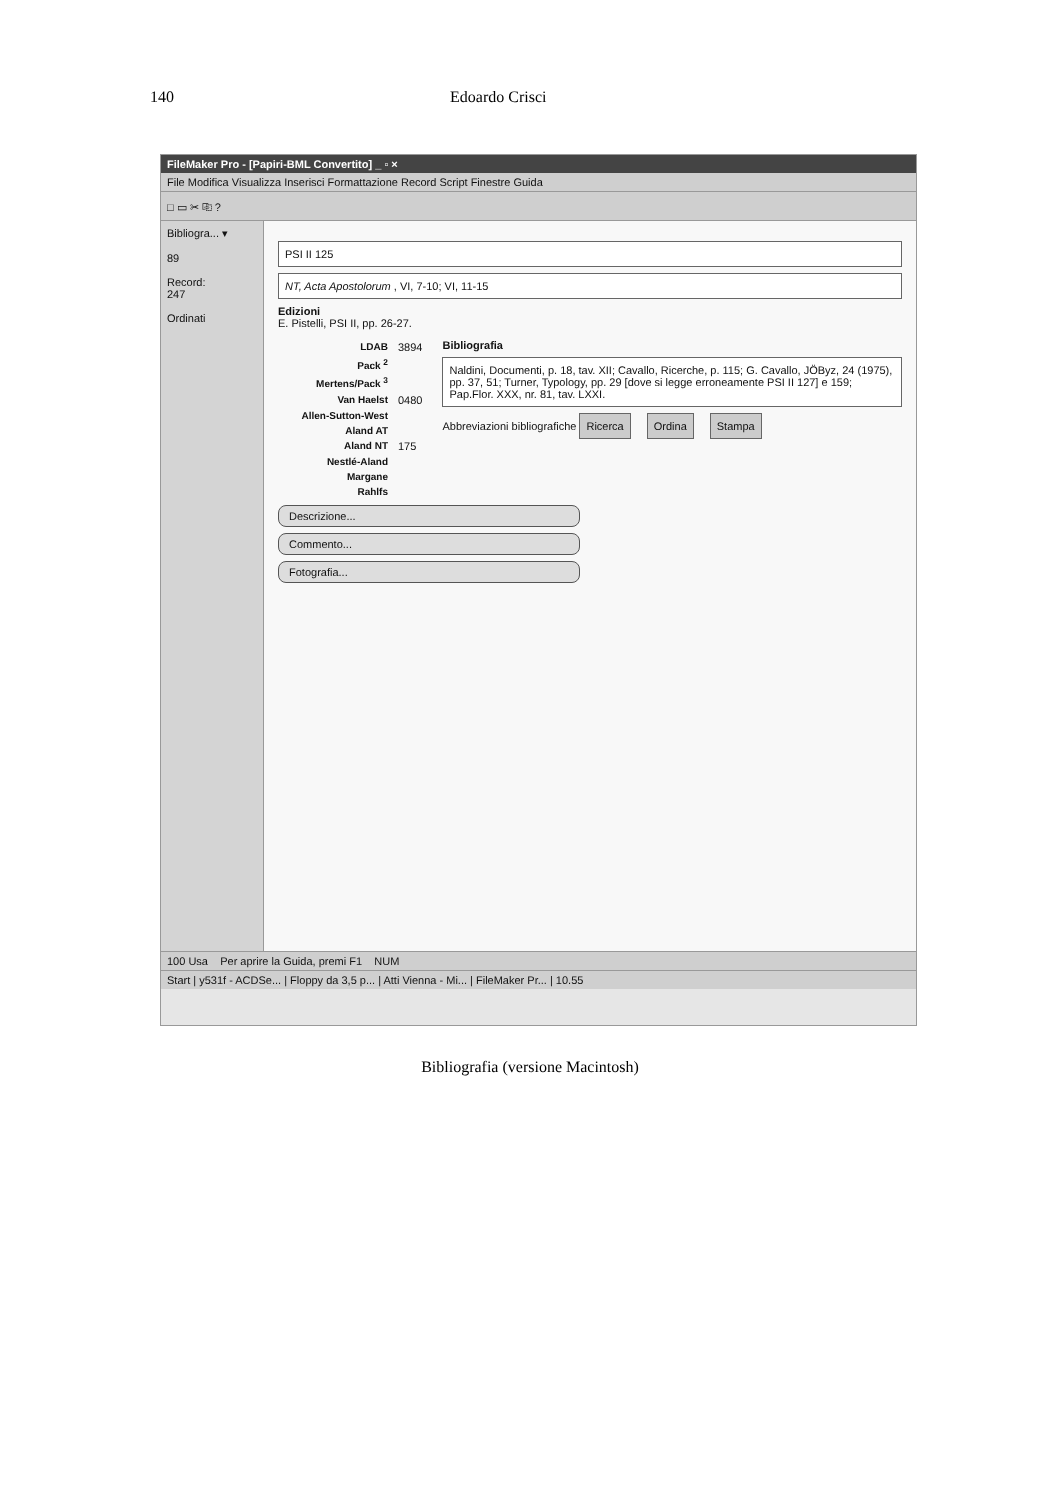140 Edoardo Crisci
FileMaker Pro - [Papiri-BML Convertito] _ ▫ ×
File Modifica Visualizza Inserisci Formattazione Record Script Finestre Guida
□ ▭ ✂ ⎘ ?
Bibliogra... ▾
89
Record:
247
Ordinati
PSI II 125
NT, Acta Apostolorum , VI, 7-10; VI, 11-15
Edizioni
E. Pistelli, PSI II, pp. 26-27.
LDAB 3894
Pack <sup>2</sup>
Mertens/Pack <sup>3</sup>
Van Haelst 0480
Allen-Sutton-West
Aland AT
Aland NT 175
Nestlé-Aland
Margane
Rahlfs
Bibliografia
Naldini, Documenti, p. 18, tav. XII; Cavallo, Ricerche, p. 115; G. Cavallo, JÖByz, 24 (1975), pp. 37, 51; Turner, Typology, pp. 29 [dove si legge erroneamente PSI II 127] e 159; Pap.Flor. XXX, nr. 81, tav. LXXI.
Abbreviazioni bibliografiche Ricerca Ordina Stampa
Descrizione...
Commento...
Fotografia...
100 Usa Per aprire la Guida, premi F1 NUM
Start | y531f - ACDSe... | Floppy da 3,5 p... | Atti Vienna - Mi... | FileMaker Pr... | 10.55
Bibliografia (versione Macintosh)